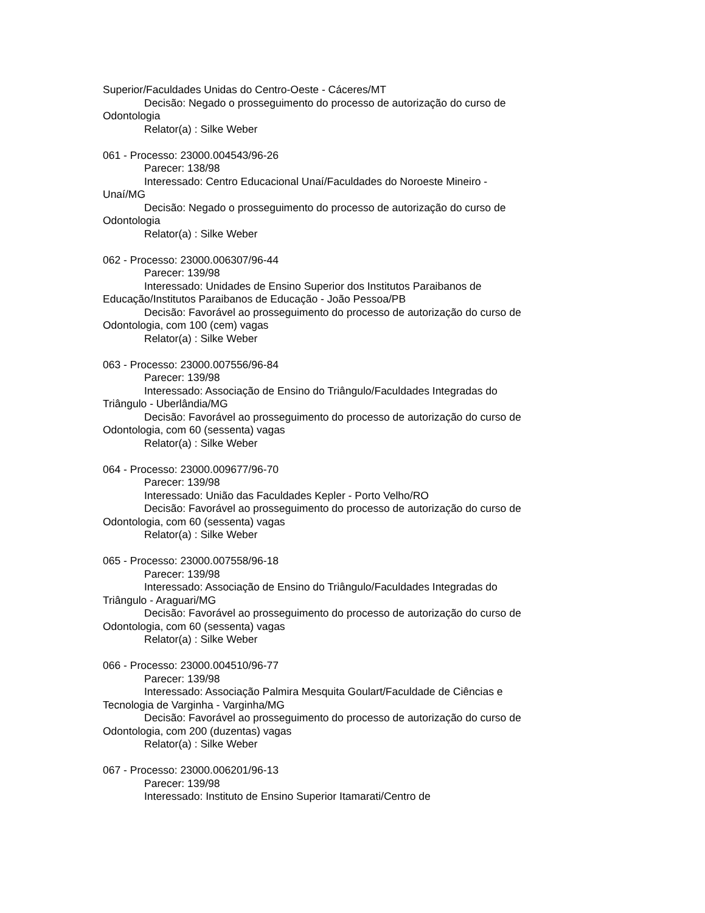Superior/Faculdades Unidas do Centro-Oeste - Cáceres/MT
Decisão: Negado o prosseguimento do processo de autorização do curso de Odontologia
Relator(a) : Silke Weber
061 - Processo: 23000.004543/96-26
Parecer: 138/98
Interessado: Centro Educacional Unaí/Faculdades do Noroeste Mineiro - Unaí/MG
Decisão: Negado o prosseguimento do processo de autorização do curso de Odontologia
Relator(a) : Silke Weber
062 - Processo: 23000.006307/96-44
Parecer: 139/98
Interessado: Unidades de Ensino Superior dos Institutos Paraibanos de Educação/Institutos Paraibanos de Educação - João Pessoa/PB
Decisão: Favorável ao prosseguimento do processo de autorização do curso de Odontologia, com 100 (cem) vagas
Relator(a) : Silke Weber
063 - Processo: 23000.007556/96-84
Parecer: 139/98
Interessado: Associação de Ensino do Triângulo/Faculdades Integradas do Triângulo - Uberlândia/MG
Decisão: Favorável ao prosseguimento do processo de autorização do curso de Odontologia, com 60 (sessenta) vagas
Relator(a) : Silke Weber
064 - Processo: 23000.009677/96-70
Parecer: 139/98
Interessado: União das Faculdades Kepler - Porto Velho/RO
Decisão: Favorável ao prosseguimento do processo de autorização do curso de Odontologia, com 60 (sessenta) vagas
Relator(a) : Silke Weber
065 - Processo: 23000.007558/96-18
Parecer: 139/98
Interessado: Associação de Ensino do Triângulo/Faculdades Integradas do Triângulo - Araguari/MG
Decisão: Favorável ao prosseguimento do processo de autorização do curso de Odontologia, com 60 (sessenta) vagas
Relator(a) : Silke Weber
066 - Processo: 23000.004510/96-77
Parecer: 139/98
Interessado: Associação Palmira Mesquita Goulart/Faculdade de Ciências e Tecnologia de Varginha - Varginha/MG
Decisão: Favorável ao prosseguimento do processo de autorização do curso de Odontologia, com 200 (duzentas) vagas
Relator(a) : Silke Weber
067 - Processo: 23000.006201/96-13
Parecer: 139/98
Interessado: Instituto de Ensino Superior Itamarati/Centro de